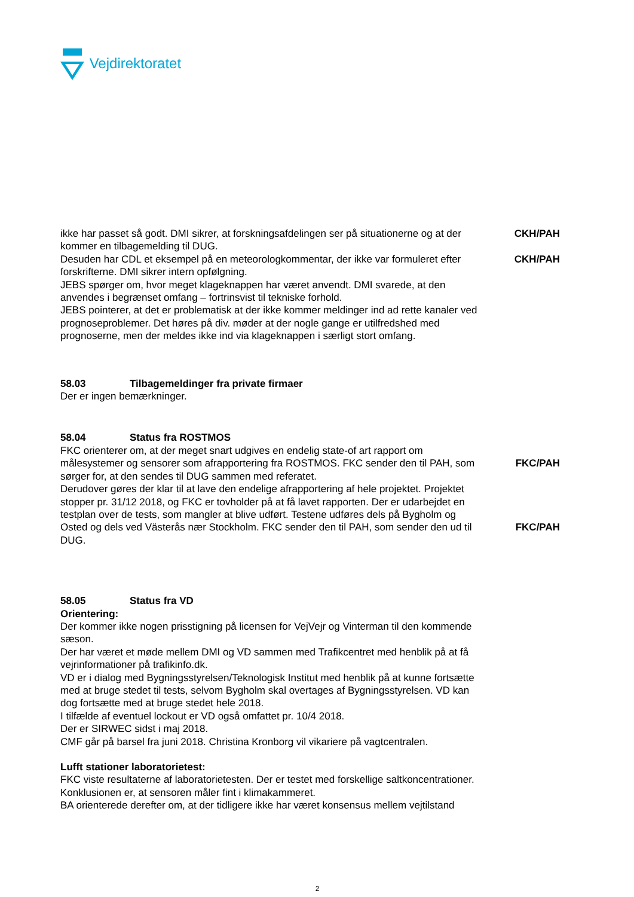Vejdirektoratet
ikke har passet så godt. DMI sikrer, at forskningsafdelingen ser på situationerne og at der kommer en tilbagemelding til DUG.
CKH/PAH
Desuden har CDL et eksempel på en meteorologkommentar, der ikke var formuleret efter forskrifterne. DMI sikrer intern opfølgning.
JEBS spørger om, hvor meget klageknappen har været anvendt. DMI svarede, at den anvendes i begrænset omfang – fortrinsvist til tekniske forhold.
JEBS pointerer, at det er problematisk at der ikke kommer meldinger ind ad rette kanaler ved prognoseproblemer. Det høres på div. møder at der nogle gange er utilfredshed med prognoserne, men der meldes ikke ind via klageknappen i særligt stort omfang.
CKH/PAH
58.03 Tilbagemeldinger fra private firmaer
Der er ingen bemærkninger.
58.04 Status fra ROSTMOS
FKC orienterer om, at der meget snart udgives en endelig state-of art rapport om målesystemer og sensorer som afrapportering fra ROSTMOS. FKC sender den til PAH, som sørger for, at den sendes til DUG sammen med referatet.
FKC/PAH
Derudover gøres der klar til at lave den endelige afrapportering af hele projektet. Projektet stopper pr. 31/12 2018, og FKC er tovholder på at få lavet rapporten. Der er udarbejdet en testplan over de tests, som mangler at blive udført. Testene udføres dels på Bygholm og Osted og dels ved Västerås nær Stockholm. FKC sender den til PAH, som sender den ud til DUG.
FKC/PAH
58.05 Status fra VD
Orientering:
Der kommer ikke nogen prisstigning på licensen for VejVejr og Vinterman til den kommende sæson.
Der har været et møde mellem DMI og VD sammen med Trafikcentret med henblik på at få vejrinformationer på trafikinfo.dk.
VD er i dialog med Bygningsstyrelsen/Teknologisk Institut med henblik på at kunne fortsætte med at bruge stedet til tests, selvom Bygholm skal overtages af Bygningsstyrelsen. VD kan dog fortsætte med at bruge stedet hele 2018.
I tilfælde af eventuel lockout er VD også omfattet pr. 10/4 2018.
Der er SIRWEC sidst i maj 2018.
CMF går på barsel fra juni 2018. Christina Kronborg vil vikariere på vagtcentralen.
Lufft stationer laboratorietest:
FKC viste resultaterne af laboratorietesten. Der er testet med forskellige saltkoncentrationer. Konklusionen er, at sensoren måler fint i klimakammeret.
BA orienterede derefter om, at der tidligere ikke har været konsensus mellem vejtilstand
2